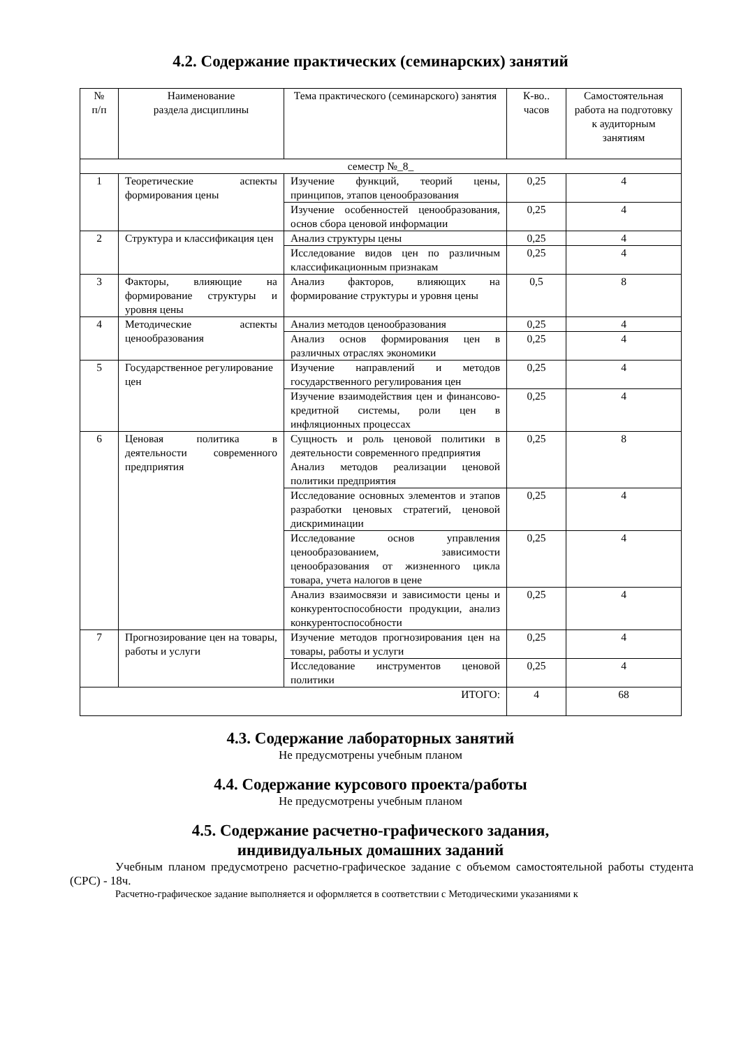4.2. Содержание практических (семинарских) занятий
| № п/п | Наименование раздела дисциплины | Тема практического (семинарского) занятия | К-во.. часов | Самостоятельная работа на подготовку к аудиторным занятиям |
| --- | --- | --- | --- | --- |
| семестр №_8_ | | | | |
| 1 | Теоретические аспекты формирования цены | Изучение функций, теорий цены, принципов, этапов ценообразования | 0,25 | 4 |
| | | Изучение особенностей ценообразования, основ сбора ценовой информации | 0,25 | 4 |
| 2 | Структура и классификация цен | Анализ структуры цены | 0,25 | 4 |
| | | Исследование видов цен по различным классификационным признакам | 0,25 | 4 |
| 3 | Факторы, влияющие на формирование структуры и уровня цены | Анализ факторов, влияющих на формирование структуры и уровня цены | 0,5 | 8 |
| 4 | Методические аспекты ценообразования | Анализ методов ценообразования | 0,25 | 4 |
| | | Анализ основ формирования цен в различных отраслях экономики | 0,25 | 4 |
| 5 | Государственное регулирование цен | Изучение направлений и методов государственного регулирования цен | 0,25 | 4 |
| | | Изучение взаимодействия цен и финансово-кредитной системы, роли цен в инфляционных процессах | 0,25 | 4 |
| 6 | Ценовая политика в деятельности современного предприятия | Сущность и роль ценовой политики в деятельности современного предприятия Анализ методов реализации ценовой политики предприятия | 0,25 | 8 |
| | | Исследование основных элементов и этапов разработки ценовых стратегий, ценовой дискриминации | 0,25 | 4 |
| | | Исследование основ управления ценообразованием, зависимости ценообразования от жизненного цикла товара, учета налогов в цене | 0,25 | 4 |
| | | Анализ взаимосвязи и зависимости цены и конкурентоспособности продукции, анализ конкурентоспособности | 0,25 | 4 |
| 7 | Прогнозирование цен на товары, работы и услуги | Изучение методов прогнозирования цен на товары, работы и услуги | 0,25 | 4 |
| | | Исследование инструментов ценовой политики | 0,25 | 4 |
| ИТОГО: | | | 4 | 68 |
4.3. Содержание лабораторных занятий
Не предусмотрены учебным планом
4.4. Содержание курсового проекта/работы
Не предусмотрены учебным планом
4.5. Содержание расчетно-графического задания,
индивидуальных домашних заданий
Учебным планом предусмотрено расчетно-графическое задание с объемом самостоятельной работы студента (СРС) - 18ч.
Расчетно-графическое задание выполняется и оформляется в соответствии с Методическими указаниями к